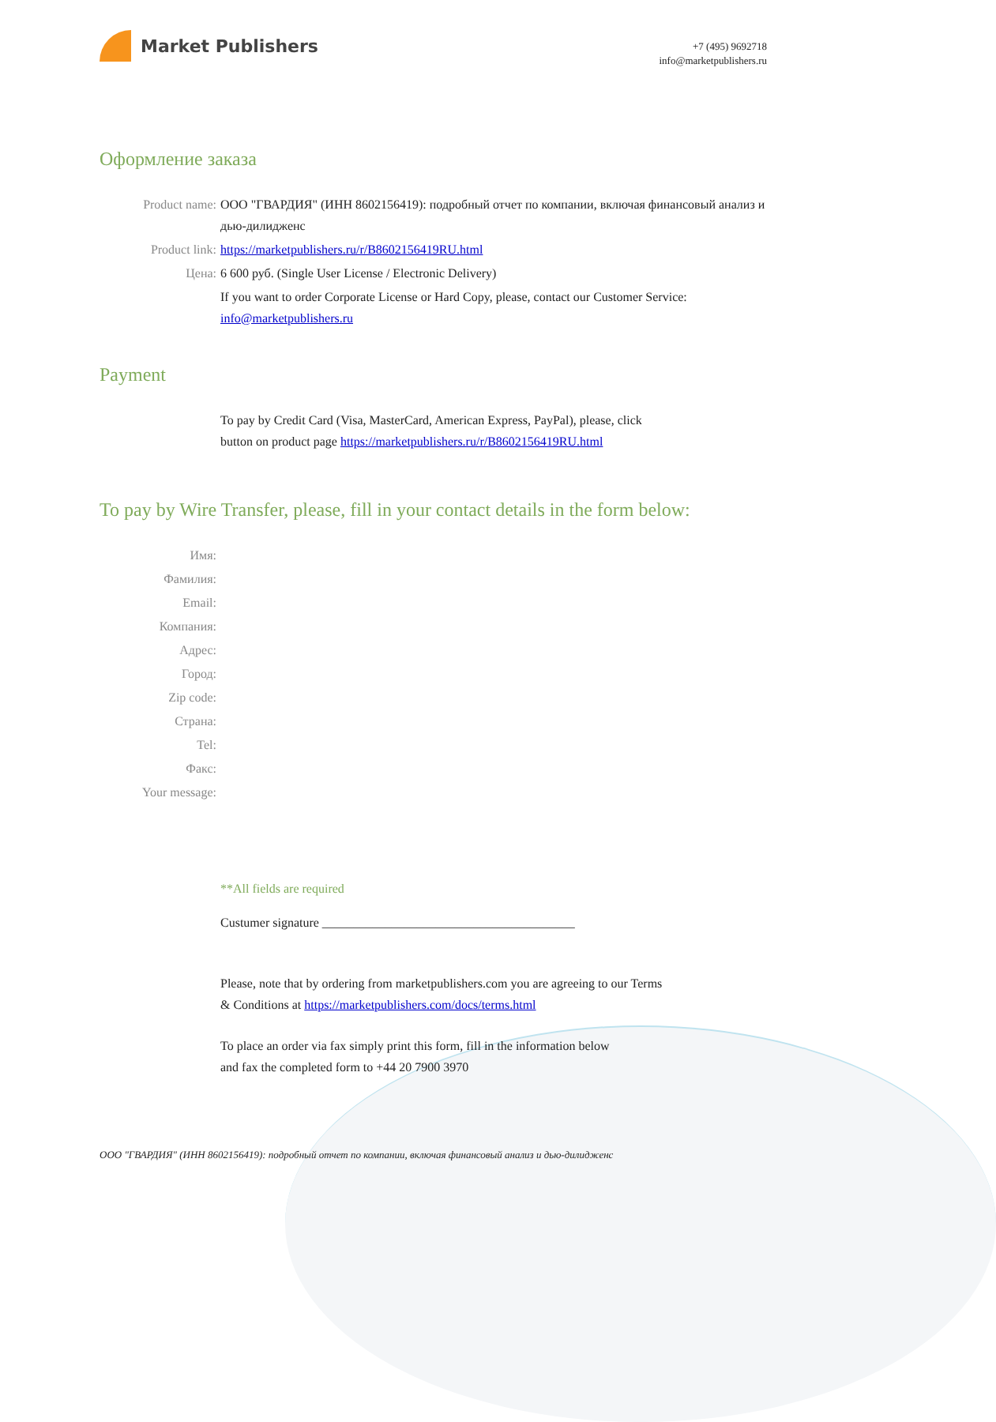Market Publishers
+7 (495) 9692718
info@marketpublishers.ru
Оформление заказа
Product name: ООО "ГВАРДИЯ" (ИНН 8602156419): подробный отчет по компании, включая финансовый анализ и дью-дилидженс
Product link: https://marketpublishers.ru/r/B8602156419RU.html
Цена: 6 600 руб. (Single User License / Electronic Delivery)
If you want to order Corporate License or Hard Copy, please, contact our Customer Service:
info@marketpublishers.ru
Payment
To pay by Credit Card (Visa, MasterCard, American Express, PayPal), please, click
button on product page https://marketpublishers.ru/r/B8602156419RU.html
To pay by Wire Transfer, please, fill in your contact details in the form below:
Имя:
Фамилия:
Email:
Компания:
Адрес:
Город:
Zip code:
Страна:
Tel:
Факс:
Your message:
**All fields are required
Custumer signature ________________________________________
Please, note that by ordering from marketpublishers.com you are agreeing to our Terms
& Conditions at https://marketpublishers.com/docs/terms.html
To place an order via fax simply print this form, fill in the information below
and fax the completed form to +44 20 7900 3970
ООО "ГВАРДИЯ" (ИНН 8602156419): подробный отчет по компании, включая финансовый анализ и дью-дилидженс